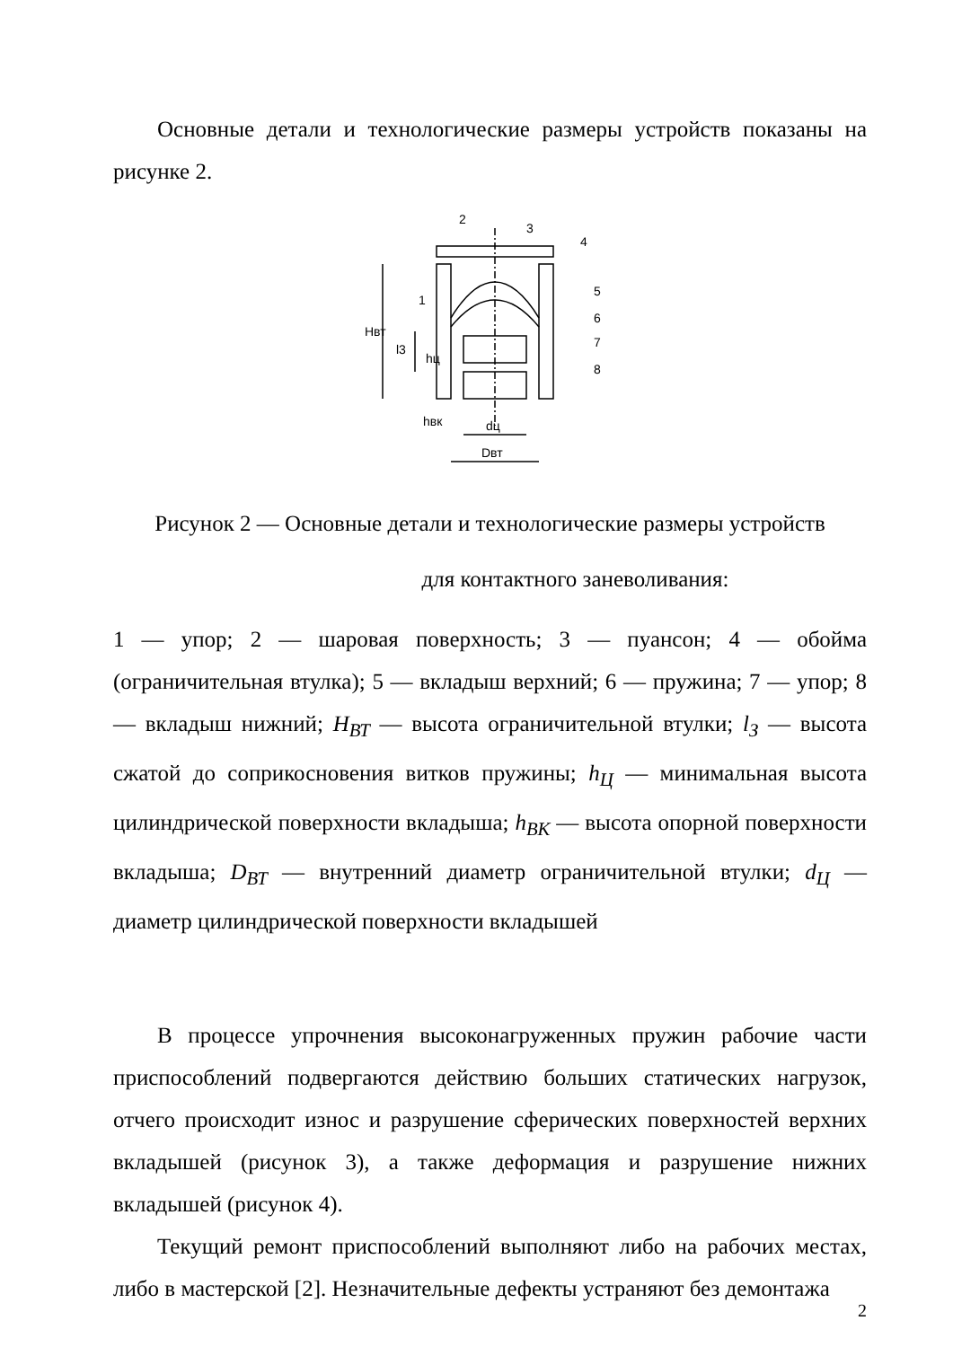Основные детали и технологические размеры устройств показаны на рисунке 2.
2
3
4
5
6
7
8
1
dц
Dвт
Hвт
l3
hц
hвк
Рисунок 2 — Основные детали и технологические размеры устройств
для контактного заневоливания:
1 — упор; 2 — шаровая поверхность; 3 — пуансон; 4 — обойма (ограничительная втулка); 5 — вкладыш верхний; 6 — пружина; 7 — упор; 8 — вкладыш нижний; H<sub>ВТ</sub> — высота ограничительной втулки; l<sub>З</sub> — высота сжатой до соприкосновения витков пружины; h<sub>Ц</sub> — минимальная высота цилиндрической поверхности вкладыша; h<sub>ВК</sub> — высота опорной поверхности вкладыша; D<sub>ВТ</sub> — внутренний диаметр ограничительной втулки; d<sub>Ц</sub> — диаметр цилиндрической поверхности вкладышей
В процессе упрочнения высоконагруженных пружин рабочие части приспособлений подвергаются действию больших статических нагрузок, отчего происходит износ и разрушение сферических поверхностей верхних вкладышей (рисунок 3), а также деформация и разрушение нижних вкладышей (рисунок 4).
Текущий ремонт приспособлений выполняют либо на рабочих местах, либо в мастерской [2]. Незначительные дефекты устраняют без демонтажа
2